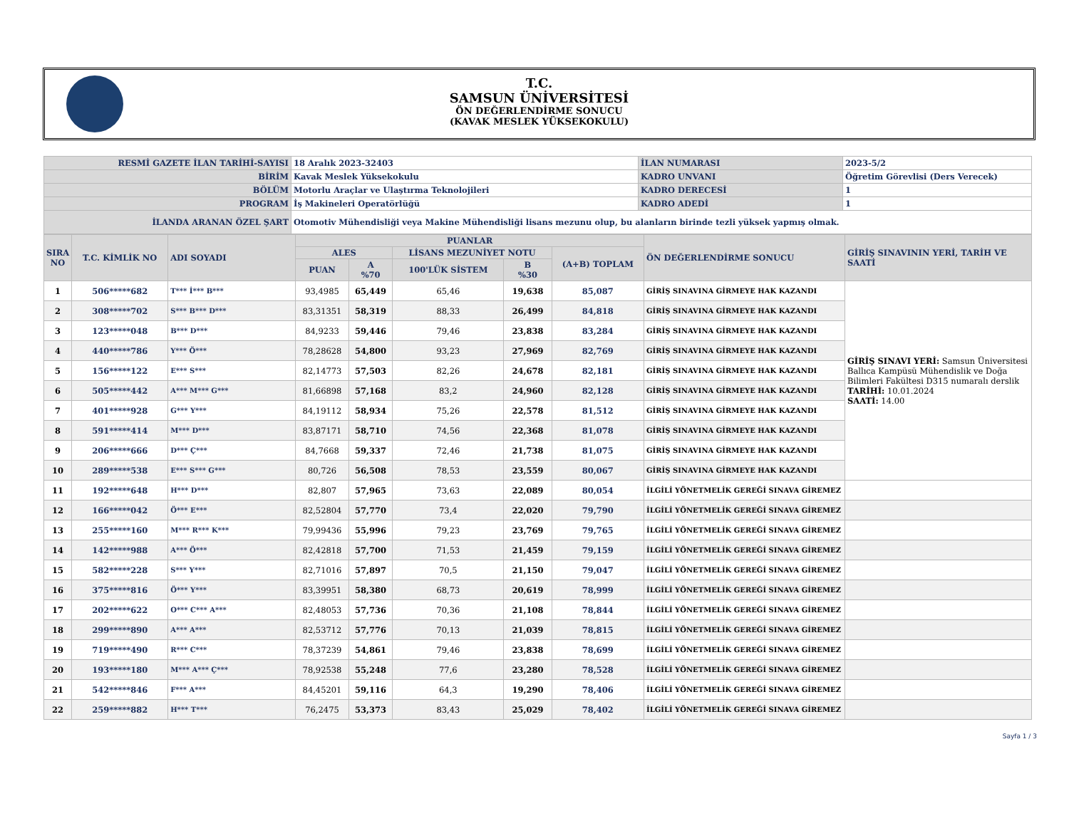T.C.
SAMSUN ÜNİVERSİTESİ
ÖN DEĞERLENDİRME SONUCU
(KAVAK MESLEK YÜKSEKOKULU)
| RESMİ GAZETE İLAN TARİHİ-SAYISI | 18 Aralık 2023-32403 | İLAN NUMARASI | 2023-5/2 |
| BİRİM | Kavak Meslek Yüksekokulu | KADRO UNVANI | Öğretim Görevlisi (Ders Verecek) |
| BÖLÜM | Motorlu Araçlar ve Ulaştırma Teknolojileri | KADRO DERECESİ | 1 |
| PROGRAM | İş Makineleri Operatörlüğü | KADRO ADEDİ | 1 |
| İLANDA ARANAN ÖZEL ŞART | Otomotiv Mühendisliği veya Makine Mühendisliği lisans mezunu olup, bu alanların birinde tezli yüksek yapmış olmak. | | |
| SIRA NO | T.C. KİMLİK NO | ADI SOYADI | PUANLAR | | | | | ÖN DEĞERLENDİRME SONUCU | GİRİŞ SINAVININ YERİ, TARİH VE SAATİ |
| --- | --- | --- | --- | --- | --- | --- | --- | --- | --- |
| | | | ALES | | LİSANS MEZUNİYET NOTU | | (A+B) TOPLAM | | |
| | | | PUAN | A %70 | 100'LÜK SİSTEM | B %30 | | | |
| 1 | 506*****682 | T*** İ*** B*** | 93,4985 | 65,449 | 65,46 | 19,638 | 85,087 | GİRİŞ SINAVINA GİRMEYE HAK KAZANDI | GİRİŞ SINAVI YERİ: Samsun Üniversitesi Ballıca Kampüsü Mühendislik ve Doğa Bilimleri Fakültesi D315 numaralı derslik TARİHİ: 10.01.2024 SAATİ: 14.00 |
| 2 | 308*****702 | S*** B*** D*** | 83,31351 | 58,319 | 88,33 | 26,499 | 84,818 | GİRİŞ SINAVINA GİRMEYE HAK KAZANDI | |
| 3 | 123*****048 | B*** D*** | 84,9233 | 59,446 | 79,46 | 23,838 | 83,284 | GİRİŞ SINAVINA GİRMEYE HAK KAZANDI | |
| 4 | 440*****786 | Y*** Ö*** | 78,28628 | 54,800 | 93,23 | 27,969 | 82,769 | GİRİŞ SINAVINA GİRMEYE HAK KAZANDI | |
| 5 | 156*****122 | E*** S*** | 82,14773 | 57,503 | 82,26 | 24,678 | 82,181 | GİRİŞ SINAVINA GİRMEYE HAK KAZANDI | |
| 6 | 505*****442 | A*** M*** G*** | 81,66898 | 57,168 | 83,2 | 24,960 | 82,128 | GİRİŞ SINAVINA GİRMEYE HAK KAZANDI | |
| 7 | 401*****928 | G*** Y*** | 84,19112 | 58,934 | 75,26 | 22,578 | 81,512 | GİRİŞ SINAVINA GİRMEYE HAK KAZANDI | |
| 8 | 591*****414 | M*** D*** | 83,87171 | 58,710 | 74,56 | 22,368 | 81,078 | GİRİŞ SINAVINA GİRMEYE HAK KAZANDI | |
| 9 | 206*****666 | D*** Ç*** | 84,7668 | 59,337 | 72,46 | 21,738 | 81,075 | GİRİŞ SINAVINA GİRMEYE HAK KAZANDI | |
| 10 | 289*****538 | E*** S*** G*** | 80,726 | 56,508 | 78,53 | 23,559 | 80,067 | GİRİŞ SINAVINA GİRMEYE HAK KAZANDI | |
| 11 | 192*****648 | H*** D*** | 82,807 | 57,965 | 73,63 | 22,089 | 80,054 | İLGİLİ YÖNETMELİK GEREĞİ SINAVA GİREMEZ | |
| 12 | 166*****042 | Ö*** E*** | 82,52804 | 57,770 | 73,4 | 22,020 | 79,790 | İLGİLİ YÖNETMELİK GEREĞİ SINAVA GİREMEZ | |
| 13 | 255*****160 | M*** R*** K*** | 79,99436 | 55,996 | 79,23 | 23,769 | 79,765 | İLGİLİ YÖNETMELİK GEREĞİ SINAVA GİREMEZ | |
| 14 | 142*****988 | A*** Ö*** | 82,42818 | 57,700 | 71,53 | 21,459 | 79,159 | İLGİLİ YÖNETMELİK GEREĞİ SINAVA GİREMEZ | |
| 15 | 582*****228 | S*** Y*** | 82,71016 | 57,897 | 70,5 | 21,150 | 79,047 | İLGİLİ YÖNETMELİK GEREĞİ SINAVA GİREMEZ | |
| 16 | 375*****816 | Ö*** Y*** | 83,39951 | 58,380 | 68,73 | 20,619 | 78,999 | İLGİLİ YÖNETMELİK GEREĞİ SINAVA GİREMEZ | |
| 17 | 202*****622 | O*** C*** A*** | 82,48053 | 57,736 | 70,36 | 21,108 | 78,844 | İLGİLİ YÖNETMELİK GEREĞİ SINAVA GİREMEZ | |
| 18 | 299*****890 | A*** A*** | 82,53712 | 57,776 | 70,13 | 21,039 | 78,815 | İLGİLİ YÖNETMELİK GEREĞİ SINAVA GİREMEZ | |
| 19 | 719*****490 | R*** C*** | 78,37239 | 54,861 | 79,46 | 23,838 | 78,699 | İLGİLİ YÖNETMELİK GEREĞİ SINAVA GİREMEZ | |
| 20 | 193*****180 | M*** A*** Ç*** | 78,92538 | 55,248 | 77,6 | 23,280 | 78,528 | İLGİLİ YÖNETMELİK GEREĞİ SINAVA GİREMEZ | |
| 21 | 542*****846 | F*** A*** | 84,45201 | 59,116 | 64,3 | 19,290 | 78,406 | İLGİLİ YÖNETMELİK GEREĞİ SINAVA GİREMEZ | |
| 22 | 259*****882 | H*** T*** | 76,2475 | 53,373 | 83,43 | 25,029 | 78,402 | İLGİLİ YÖNETMELİK GEREĞİ SINAVA GİREMEZ | |
Sayfa 1 / 3